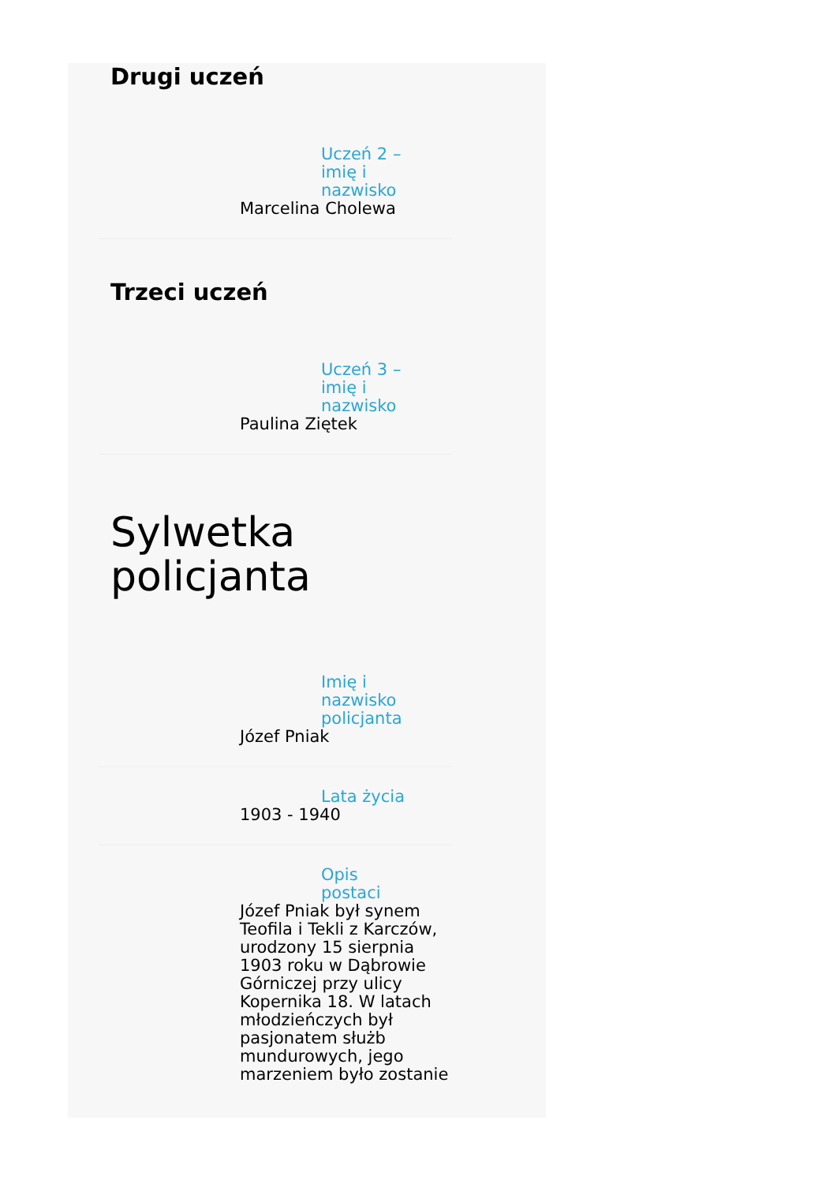Drugi uczeń
Uczeń 2 – imię i nazwisko
Marcelina Cholewa
Trzeci uczeń
Uczeń 3 – imię i nazwisko
Paulina Ziętek
Sylwetka
policjanta
Imię i nazwisko policjanta
Józef Pniak
Lata życia
1903 - 1940
Opis postaci
Józef Pniak był synem Teofila i Tekli z Karczów, urodzony 15 sierpnia 1903 roku w Dąbrowie Górniczej przy ulicy Kopernika 18. W latach młodzieńczych był pasjonatem służb mundurowych, jego marzeniem było zostanie